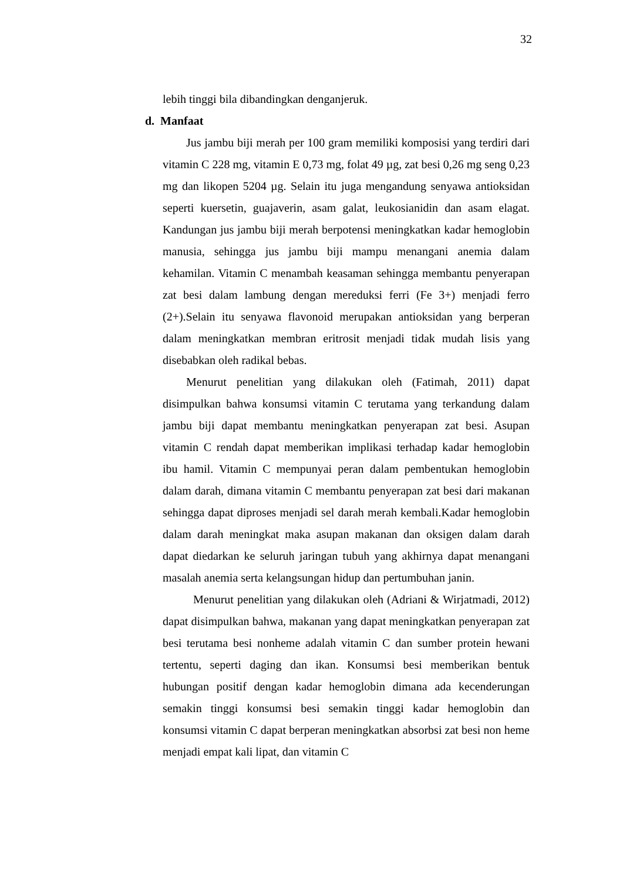32
lebih tinggi bila dibandingkan denganjeruk.
d. Manfaat
Jus jambu biji merah per 100 gram memiliki komposisi yang terdiri dari vitamin C 228 mg, vitamin E 0,73 mg, folat 49 µg, zat besi 0,26 mg seng 0,23 mg dan likopen 5204 µg. Selain itu juga mengandung senyawa antioksidan seperti kuersetin, guajaverin, asam galat, leukosianidin dan asam elagat. Kandungan jus jambu biji merah berpotensi meningkatkan kadar hemoglobin manusia, sehingga jus jambu biji mampu menangani anemia dalam kehamilan. Vitamin C menambah keasaman sehingga membantu penyerapan zat besi dalam lambung dengan mereduksi ferri (Fe 3+) menjadi ferro (2+).Selain itu senyawa flavonoid merupakan antioksidan yang berperan dalam meningkatkan membran eritrosit menjadi tidak mudah lisis yang disebabkan oleh radikal bebas.
Menurut penelitian yang dilakukan oleh (Fatimah, 2011) dapat disimpulkan bahwa konsumsi vitamin C terutama yang terkandung dalam jambu biji dapat membantu meningkatkan penyerapan zat besi. Asupan vitamin C rendah dapat memberikan implikasi terhadap kadar hemoglobin ibu hamil. Vitamin C mempunyai peran dalam pembentukan hemoglobin dalam darah, dimana vitamin C membantu penyerapan zat besi dari makanan sehingga dapat diproses menjadi sel darah merah kembali.Kadar hemoglobin dalam darah meningkat maka asupan makanan dan oksigen dalam darah dapat diedarkan ke seluruh jaringan tubuh yang akhirnya dapat menangani masalah anemia serta kelangsungan hidup dan pertumbuhan janin.
Menurut penelitian yang dilakukan oleh (Adriani & Wirjatmadi, 2012) dapat disimpulkan bahwa, makanan yang dapat meningkatkan penyerapan zat besi terutama besi nonheme adalah vitamin C dan sumber protein hewani tertentu, seperti daging dan ikan. Konsumsi besi memberikan bentuk hubungan positif dengan kadar hemoglobin dimana ada kecenderungan semakin tinggi konsumsi besi semakin tinggi kadar hemoglobin dan konsumsi vitamin C dapat berperan meningkatkan absorbsi zat besi non heme menjadi empat kali lipat, dan vitamin C